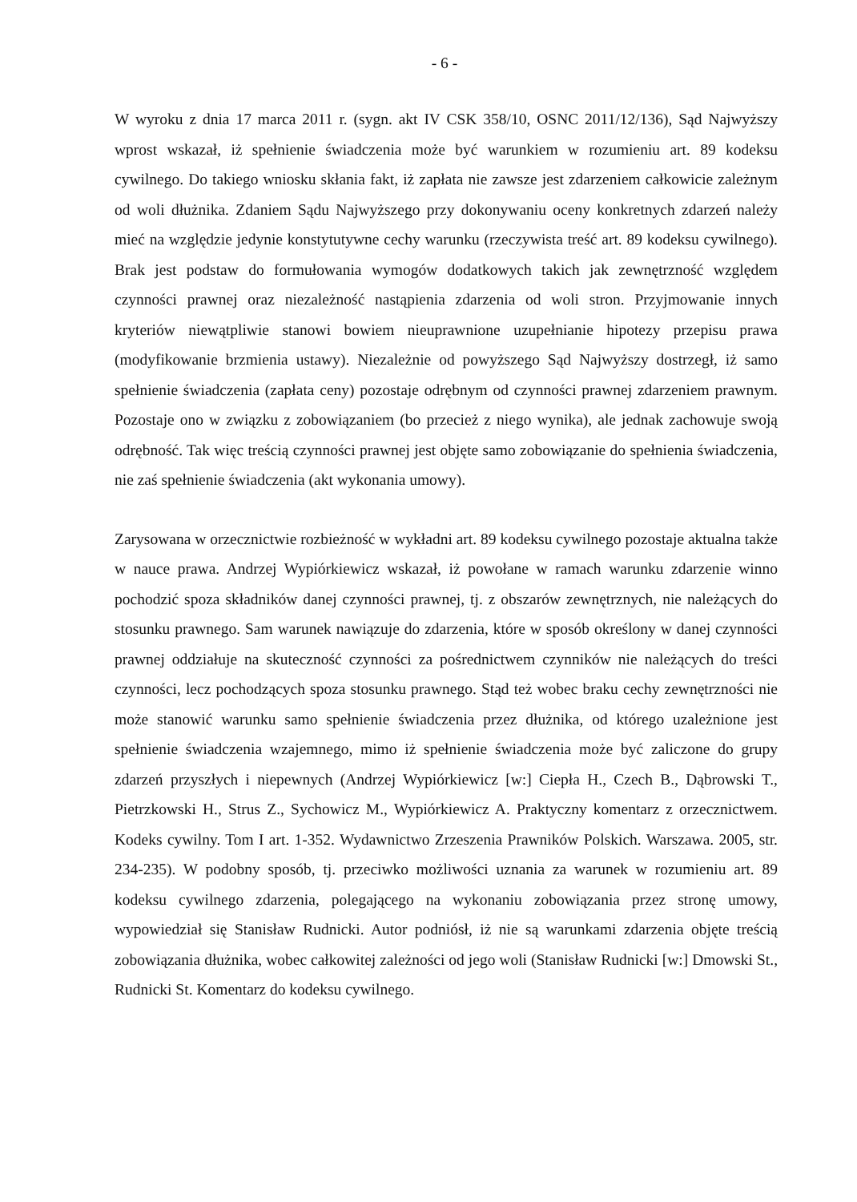- 6 -
W wyroku z dnia 17 marca 2011 r. (sygn. akt IV CSK 358/10, OSNC 2011/12/136), Sąd Najwyższy wprost wskazał, iż spełnienie świadczenia może być warunkiem w rozumieniu art. 89 kodeksu cywilnego. Do takiego wniosku skłania fakt, iż zapłata nie zawsze jest zdarzeniem całkowicie zależnym od woli dłużnika. Zdaniem Sądu Najwyższego przy dokonywaniu oceny konkretnych zdarzeń należy mieć na względzie jedynie konstytutywne cechy warunku (rzeczywista treść art. 89 kodeksu cywilnego). Brak jest podstaw do formułowania wymogów dodatkowych takich jak zewnętrzność względem czynności prawnej oraz niezależność nastąpienia zdarzenia od woli stron. Przyjmowanie innych kryteriów niewątpliwie stanowi bowiem nieuprawnione uzupełnianie hipotezy przepisu prawa (modyfikowanie brzmienia ustawy). Niezależnie od powyższego Sąd Najwyższy dostrzegł, iż samo spełnienie świadczenia (zapłata ceny) pozostaje odrębnym od czynności prawnej zdarzeniem prawnym. Pozostaje ono w związku z zobowiązaniem (bo przecież z niego wynika), ale jednak zachowuje swoją odrębność. Tak więc treścią czynności prawnej jest objęte samo zobowiązanie do spełnienia świadczenia, nie zaś spełnienie świadczenia (akt wykonania umowy).
Zarysowana w orzecznictwie rozbieżność w wykładni art. 89 kodeksu cywilnego pozostaje aktualna także w nauce prawa. Andrzej Wypiórkiewicz wskazał, iż powołane w ramach warunku zdarzenie winno pochodzić spoza składników danej czynności prawnej, tj. z obszarów zewnętrznych, nie należących do stosunku prawnego. Sam warunek nawiązuje do zdarzenia, które w sposób określony w danej czynności prawnej oddziałuje na skuteczność czynności za pośrednictwem czynników nie należących do treści czynności, lecz pochodzących spoza stosunku prawnego. Stąd też wobec braku cechy zewnętrzności nie może stanowić warunku samo spełnienie świadczenia przez dłużnika, od którego uzależnione jest spełnienie świadczenia wzajemnego, mimo iż spełnienie świadczenia może być zaliczone do grupy zdarzeń przyszłych i niepewnych (Andrzej Wypiórkiewicz [w:] Ciepła H., Czech B., Dąbrowski T., Pietrzkowski H., Strus Z., Sychowicz M., Wypiórkiewicz A. Praktyczny komentarz z orzecznictwem. Kodeks cywilny. Tom I art. 1-352. Wydawnictwo Zrzeszenia Prawników Polskich. Warszawa. 2005, str. 234-235). W podobny sposób, tj. przeciwko możliwości uznania za warunek w rozumieniu art. 89 kodeksu cywilnego zdarzenia, polegającego na wykonaniu zobowiązania przez stronę umowy, wypowiedział się Stanisław Rudnicki. Autor podniósł, iż nie są warunkami zdarzenia objęte treścią zobowiązania dłużnika, wobec całkowitej zależności od jego woli (Stanisław Rudnicki [w:] Dmowski St., Rudnicki St. Komentarz do kodeksu cywilnego.